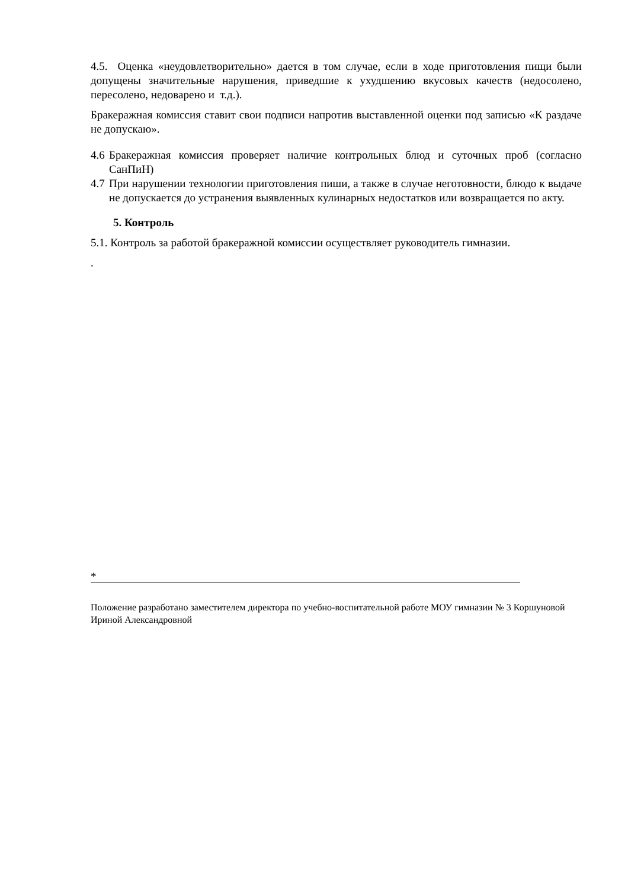4.5. Оценка «неудовлетворительно» дается в том случае, если в ходе приготовления пищи были допущены значительные нарушения, приведшие к ухудшению вкусовых качеств (недосолено, пересолено, недоварено и т.д.).
Бракеражная комиссия ставит свои подписи напротив выставленной оценки под записью «К раздаче не допускаю».
4.6 Бракеражная комиссия проверяет наличие контрольных блюд и суточных проб (согласно СанПиН)
4.7 При нарушении технологии приготовления пиши, а также в случае неготовности, блюдо к выдаче не допускается до устранения выявленных кулинарных недостатков или возвращается по акту.
5. Контроль
5.1. Контроль за работой бракеражной комиссии осуществляет руководитель гимназии.
.
*
Положение разработано заместителем директора по учебно-воспитательной работе МОУ гимназии № 3 Коршуновой Ириной Александровной